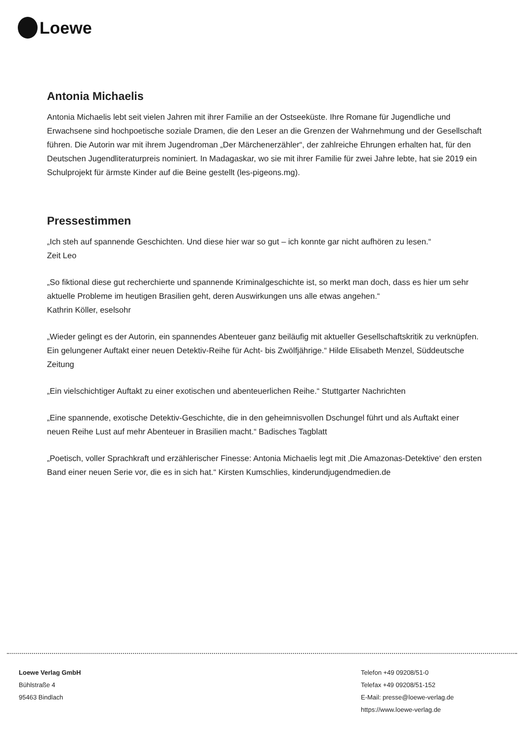Loewe
Antonia Michaelis
Antonia Michaelis lebt seit vielen Jahren mit ihrer Familie an der Ostseeküste. Ihre Romane für Jugendliche und Erwachsene sind hochpoetische soziale Dramen, die den Leser an die Grenzen der Wahrnehmung und der Gesellschaft führen. Die Autorin war mit ihrem Jugendroman „Der Märchenerzähler“, der zahlreiche Ehrungen erhalten hat, für den Deutschen Jugendliteraturpreis nominiert. In Madagaskar, wo sie mit ihrer Familie für zwei Jahre lebte, hat sie 2019 ein Schulprojekt für ärmste Kinder auf die Beine gestellt (les-pigeons.mg).
Pressestimmen
„Ich steh auf spannende Geschichten. Und diese hier war so gut – ich konnte gar nicht aufhören zu lesen.“
Zeit Leo
„So fiktional diese gut recherchierte und spannende Kriminalgeschichte ist, so merkt man doch, dass es hier um sehr aktuelle Probleme im heutigen Brasilien geht, deren Auswirkungen uns alle etwas angehen.“
Kathrin Köller, eselsohr
„Wieder gelingt es der Autorin, ein spannendes Abenteuer ganz beiläufig mit aktueller Gesellschaftskritik zu verknüpfen. Ein gelungener Auftakt einer neuen Detektiv-Reihe für Acht- bis Zwölfjährige.“ Hilde Elisabeth Menzel, Süddeutsche Zeitung
„Ein vielschichtiger Auftakt zu einer exotischen und abenteuerlichen Reihe.“ Stuttgarter Nachrichten
„Eine spannende, exotische Detektiv-Geschichte, die in den geheimnisvollen Dschungel führt und als Auftakt einer neuen Reihe Lust auf mehr Abenteuer in Brasilien macht.“ Badisches Tagblatt
„Poetisch, voller Sprachkraft und erzählerischer Finesse: Antonia Michaelis legt mit ‚Die Amazonas-Detektive‘ den ersten Band einer neuen Serie vor, die es in sich hat.“ Kirsten Kumschlies, kinderundjugendmedien.de
Loewe Verlag GmbH
Bühlstraße 4
95463 Bindlach
Telefon +49 09208/51-0
Telefax +49 09208/51-152
E-Mail: presse@loewe-verlag.de
https://www.loewe-verlag.de